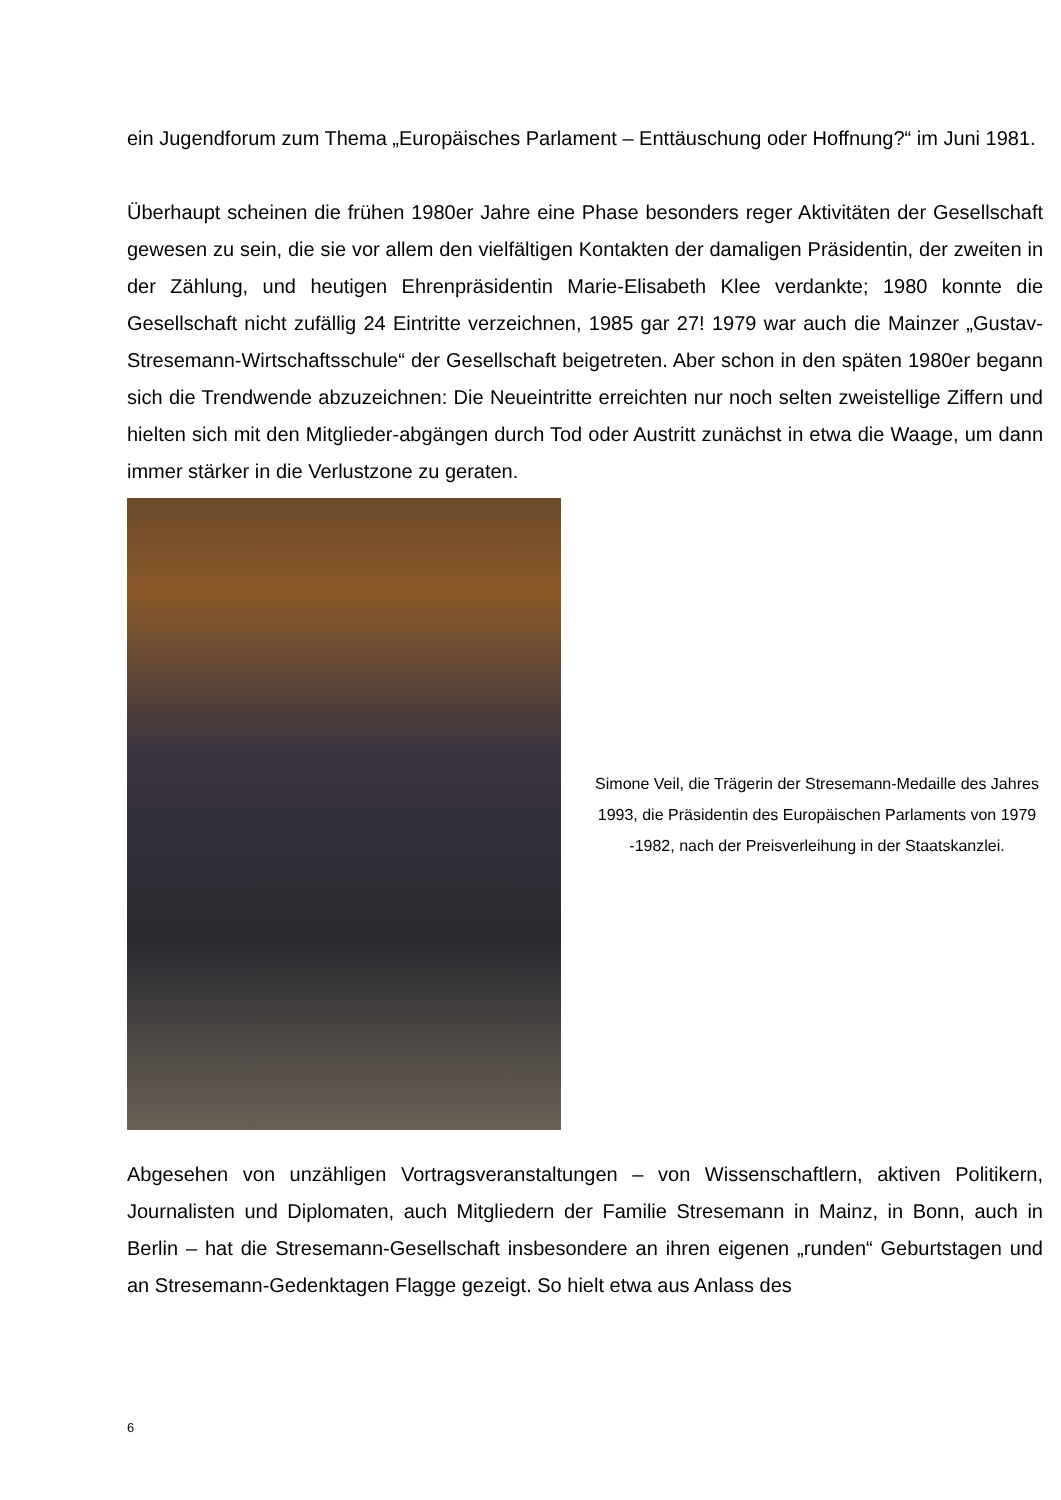ein Jugendforum zum Thema „Europäisches Parlament – Enttäuschung oder Hoffnung?“ im Juni 1981.
Überhaupt scheinen die frühen 1980er Jahre eine Phase besonders reger Aktivitäten der Gesellschaft gewesen zu sein, die sie vor allem den vielfältigen Kontakten der damaligen Präsidentin, der zweiten in der Zählung, und heutigen Ehrenpräsidentin Marie-Elisabeth Klee verdankte; 1980 konnte die Gesellschaft nicht zufällig 24 Eintritte verzeichnen, 1985 gar 27! 1979 war auch die Mainzer „Gustav-Stresemann-Wirtschaftsschule“ der Gesellschaft beigetreten. Aber schon in den späten 1980er begann sich die Trendwende abzuzeichnen: Die Neueintritte erreichten nur noch selten zweistellige Ziffern und hielten sich mit den Mitglieder-abgängen durch Tod oder Austritt zunächst in etwa die Waage, um dann immer stärker in die Verlustzone zu geraten.
Simone Veil, die Trägerin der Stresemann-Medaille des Jahres 1993, die Präsidentin des Europäischen Parlaments von 1979 -1982, nach der Preisverleihung in der Staatskanzlei.
Abgesehen von unzähligen Vortragsveranstaltungen – von Wissenschaftlern, aktiven Politikern, Journalisten und Diplomaten, auch Mitgliedern der Familie Stresemann in Mainz, in Bonn, auch in Berlin – hat die Stresemann-Gesellschaft insbesondere an ihren eigenen „runden“ Geburtstagen und an Stresemann-Gedenktagen Flagge gezeigt. So hielt etwa aus Anlass des
6